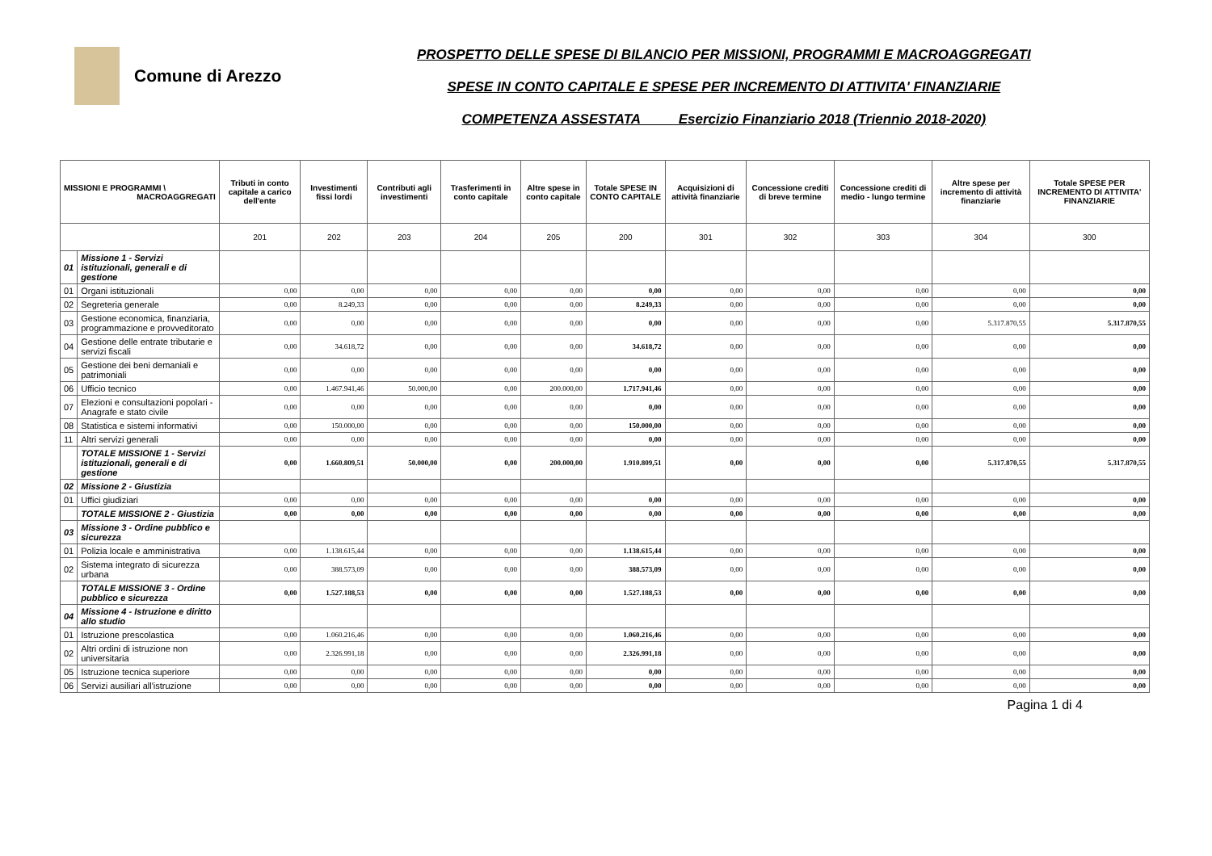Comune di Arezzo
PROSPETTO DELLE SPESE DI BILANCIO PER MISSIONI, PROGRAMMI E MACROAGGREGATI
SPESE IN CONTO CAPITALE E SPESE PER INCREMENTO DI ATTIVITA' FINANZIARIE
COMPETENZA ASSESTATA Esercizio Finanziario 2018 (Triennio 2018-2020)
| MISSIONI E PROGRAMMI \ MACROAGGREGATI | | Tributi in conto capitale a carico dell'ente | Investimenti fissi lordi | Contributi agli investimenti | Trasferimenti in conto capitale | Altre spese in conto capitale | Totale SPESE IN CONTO CAPITALE | Acquisizioni di attività finanziarie | Concessione crediti di breve termine | Concessione crediti di medio - lungo termine | Altre spese per incremento di attività finanziarie | Totale SPESE PER INCREMENTO DI ATTIVITA' FINANZIARIE |
| --- | --- | --- | --- | --- | --- | --- | --- | --- | --- | --- | --- | --- |
| | | 201 | 202 | 203 | 204 | 205 | 200 | 301 | 302 | 303 | 304 | 300 |
| 01 | Missione 1 - Servizi istituzionali, generali e di gestione | | | | | | | | | | | |
| 01 | Organi istituzionali | 0,00 | 0,00 | 0,00 | 0,00 | 0,00 | 0,00 | 0,00 | 0,00 | 0,00 | 0,00 | 0,00 |
| 02 | Segreteria generale | 0,00 | 8.249,33 | 0,00 | 0,00 | 0,00 | 8.249,33 | 0,00 | 0,00 | 0,00 | 0,00 | 0,00 |
| 03 | Gestione economica, finanziaria, programmazione e provveditorato | 0,00 | 0,00 | 0,00 | 0,00 | 0,00 | 0,00 | 0,00 | 0,00 | 0,00 | 5.317.870,55 | 5.317.870,55 |
| 04 | Gestione delle entrate tributarie e servizi fiscali | 0,00 | 34.618,72 | 0,00 | 0,00 | 0,00 | 34.618,72 | 0,00 | 0,00 | 0,00 | 0,00 | 0,00 |
| 05 | Gestione dei beni demaniali e patrimoniali | 0,00 | 0,00 | 0,00 | 0,00 | 0,00 | 0,00 | 0,00 | 0,00 | 0,00 | 0,00 | 0,00 |
| 06 | Ufficio tecnico | 0,00 | 1.467.941,46 | 50.000,00 | 0,00 | 200.000,00 | 1.717.941,46 | 0,00 | 0,00 | 0,00 | 0,00 | 0,00 |
| 07 | Elezioni e consultazioni popolari - Anagrafe e stato civile | 0,00 | 0,00 | 0,00 | 0,00 | 0,00 | 0,00 | 0,00 | 0,00 | 0,00 | 0,00 | 0,00 |
| 08 | Statistica e sistemi informativi | 0,00 | 150.000,00 | 0,00 | 0,00 | 0,00 | 150.000,00 | 0,00 | 0,00 | 0,00 | 0,00 | 0,00 |
| 11 | Altri servizi generali | 0,00 | 0,00 | 0,00 | 0,00 | 0,00 | 0,00 | 0,00 | 0,00 | 0,00 | 0,00 | 0,00 |
| | TOTALE MISSIONE 1 - Servizi istituzionali, generali e di gestione | 0,00 | 1.660.809,51 | 50.000,00 | 0,00 | 200.000,00 | 1.910.809,51 | 0,00 | 0,00 | 0,00 | 5.317.870,55 | 5.317.870,55 |
| 02 | Missione 2 - Giustizia | | | | | | | | | | | |
| 01 | Uffici giudiziari | 0,00 | 0,00 | 0,00 | 0,00 | 0,00 | 0,00 | 0,00 | 0,00 | 0,00 | 0,00 | 0,00 |
| | TOTALE MISSIONE 2 - Giustizia | 0,00 | 0,00 | 0,00 | 0,00 | 0,00 | 0,00 | 0,00 | 0,00 | 0,00 | 0,00 | 0,00 |
| 03 | Missione 3 - Ordine pubblico e sicurezza | | | | | | | | | | | |
| 01 | Polizia locale e amministrativa | 0,00 | 1.138.615,44 | 0,00 | 0,00 | 0,00 | 1.138.615,44 | 0,00 | 0,00 | 0,00 | 0,00 | 0,00 |
| 02 | Sistema integrato di sicurezza urbana | 0,00 | 388.573,09 | 0,00 | 0,00 | 0,00 | 388.573,09 | 0,00 | 0,00 | 0,00 | 0,00 | 0,00 |
| | TOTALE MISSIONE 3 - Ordine pubblico e sicurezza | 0,00 | 1.527.188,53 | 0,00 | 0,00 | 0,00 | 1.527.188,53 | 0,00 | 0,00 | 0,00 | 0,00 | 0,00 |
| 04 | Missione 4 - Istruzione e diritto allo studio | | | | | | | | | | | |
| 01 | Istruzione prescolastica | 0,00 | 1.060.216,46 | 0,00 | 0,00 | 0,00 | 1.060.216,46 | 0,00 | 0,00 | 0,00 | 0,00 | 0,00 |
| 02 | Altri ordini di istruzione non universitaria | 0,00 | 2.326.991,18 | 0,00 | 0,00 | 0,00 | 2.326.991,18 | 0,00 | 0,00 | 0,00 | 0,00 | 0,00 |
| 05 | Istruzione tecnica superiore | 0,00 | 0,00 | 0,00 | 0,00 | 0,00 | 0,00 | 0,00 | 0,00 | 0,00 | 0,00 | 0,00 |
| 06 | Servizi ausiliari all'istruzione | 0,00 | 0,00 | 0,00 | 0,00 | 0,00 | 0,00 | 0,00 | 0,00 | 0,00 | 0,00 | 0,00 |
Pagina 1 di 4